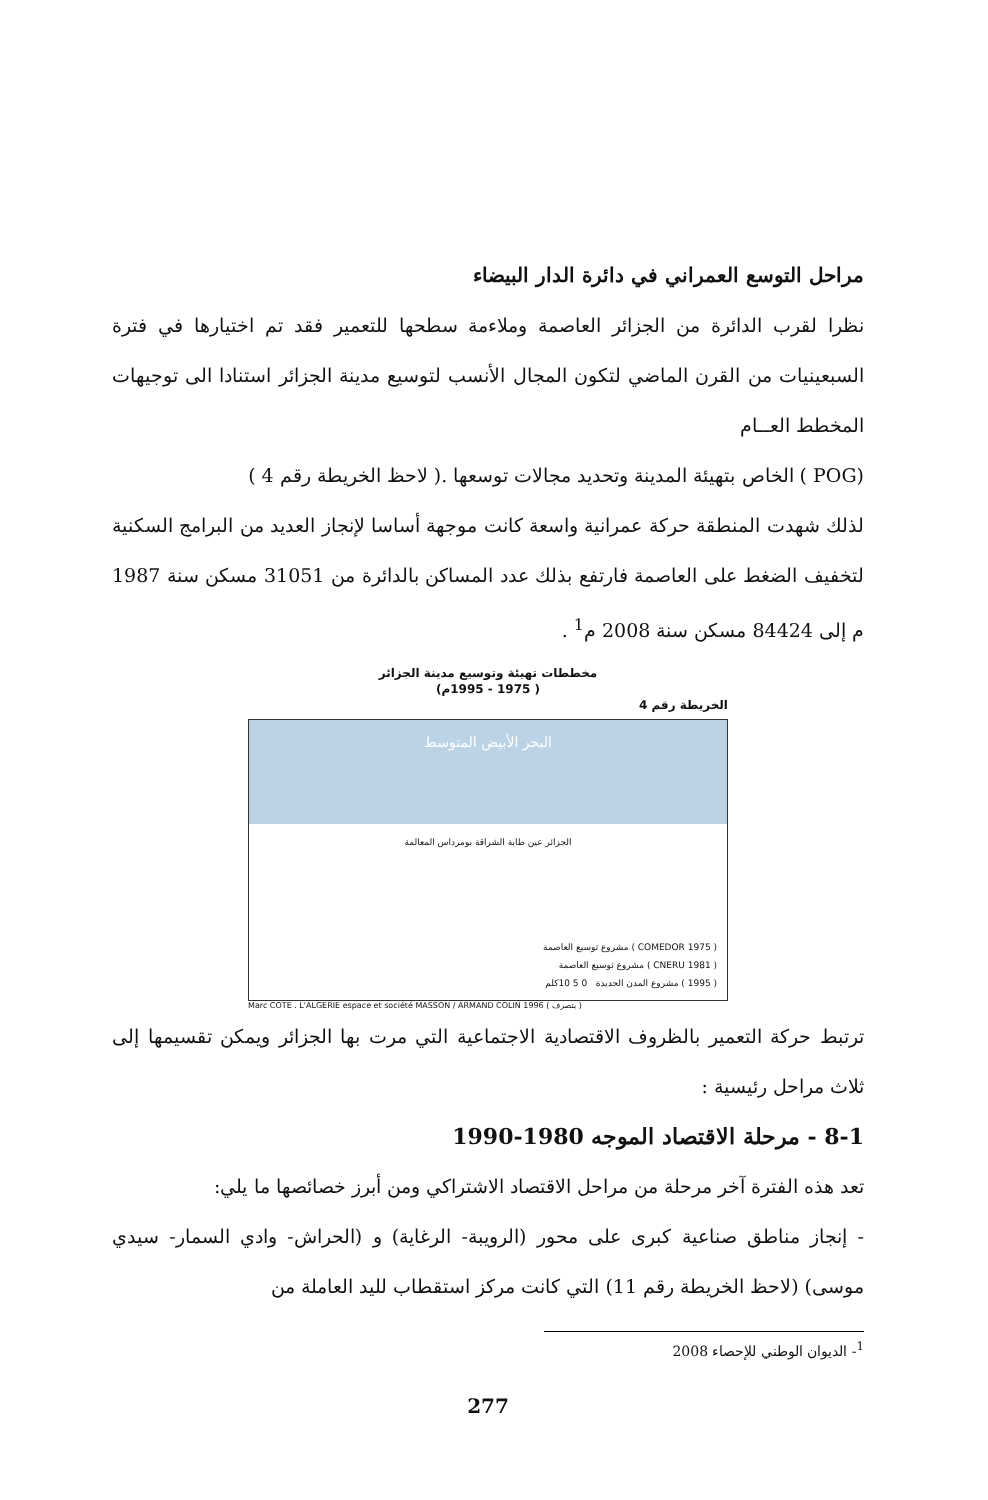مراحل التوسع العمراني في دائرة الدار البيضاء
نظرا لقرب الدائرة من الجزائر العاصمة وملاءمة سطحها للتعمير فقد تم اختيارها في فترة السبعينيات من القرن الماضي لتكون المجال الأنسب لتوسيع مدينة الجزائر استنادا الى توجيهات المخطط العــام
(POG ) الخاص بتهيئة المدينة وتحديد مجالات توسعها .( لاحظ الخريطة رقم 4 )
لذلك شهدت المنطقة حركة عمرانية واسعة كانت موجهة أساسا لإنجاز العديد من البرامج السكنية لتخفيف الضغط على العاصمة فارتفع بذلك عدد المساكن بالدائرة من 31051 مسكن سنة 1987 م إلى 84424 مسكن سنة 2008 م<sup>1</sup> .
مخططات تهيئة وتوسيع مدينة الجزائر
( 1975 - 1995م)
الخريطة رقم 4
البحر الأبيض المتوسط
الجزائر عين طاية الشراقة بومرداس المعالمة
( COMEDOR 1975 ) مشروع توسيع العاصمة
( CNERU 1981 ) مشروع توسيع العاصمة
( 1995 ) مشروع المدن الجديدة 0 5 10كلم
Marc COTE . L'ALGERIE espace et société MASSON / ARMAND COLIN 1996 ( بتصرف )
ترتبط حركة التعمير بالظروف الاقتصادية الاجتماعية التي مرت بها الجزائر ويمكن تقسيمها إلى ثلاث مراحل رئيسية :
8-1 - مرحلة الاقتصاد الموجه 1980-1990
تعد هذه الفترة آخر مرحلة من مراحل الاقتصاد الاشتراكي ومن أبرز خصائصها ما يلي:
- إنجاز مناطق صناعية كبرى على محور (الرويبة- الرغاية) و (الحراش- وادي السمار- سيدي موسى) (لاحظ الخريطة رقم 11) التي كانت مركز استقطاب لليد العاملة من
<sup>1</sup>- الديوان الوطني للإحصاء 2008
277